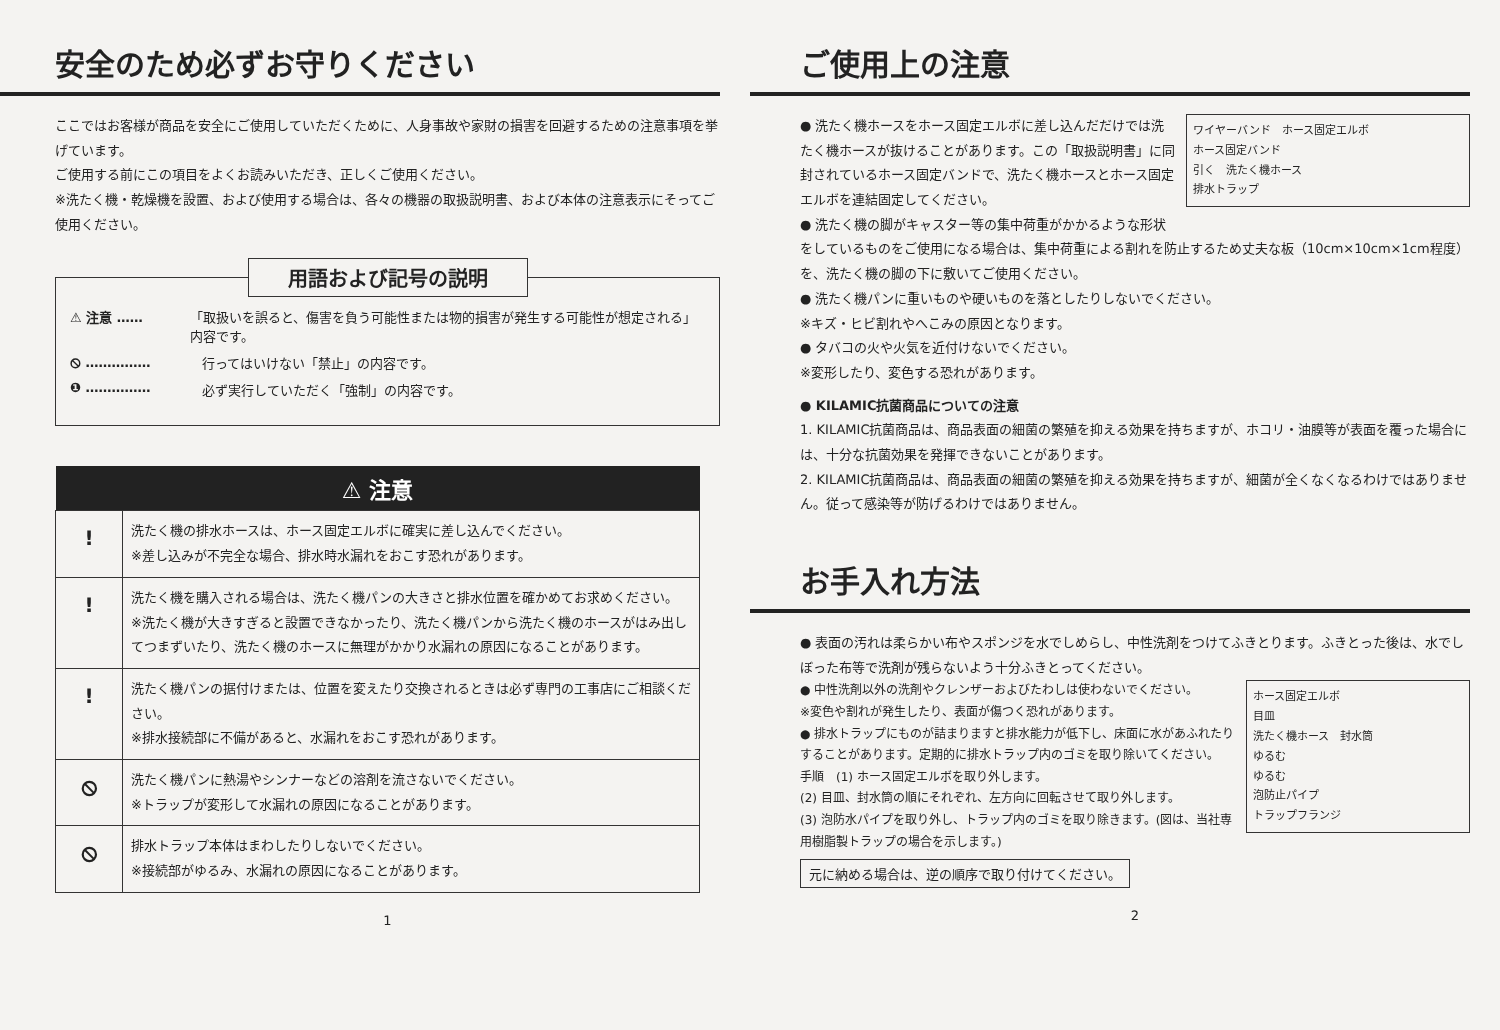安全のため必ずお守りください
ここではお客様が商品を安全にご使用していただくために、人身事故や家財の損害を回避するための注意事項を挙げています。
ご使用する前にこの項目をよくお読みいただき、正しくご使用ください。
※洗たく機・乾燥機を設置、および使用する場合は、各々の機器の取扱説明書、および本体の注意表示にそってご使用ください。
用語および記号の説明
⚠ 注意 …… 「取扱いを誤ると、傷害を負う可能性または物的損害が発生する可能性が想定される」内容です。
⦸ …………… 行ってはいけない「禁止」の内容です。
❶ …………… 必ず実行していただく「強制」の内容です。
| ⚠ 注意 | |
| --- | --- |
| ! | 洗たく機の排水ホースは、ホース固定エルボに確実に差し込んでください。 ※差し込みが不完全な場合、排水時水漏れをおこす恐れがあります。 |
| ! | 洗たく機を購入される場合は、洗たく機パンの大きさと排水位置を確かめてお求めください。 ※洗たく機が大きすぎると設置できなかったり、洗たく機パンから洗たく機のホースがはみ出してつまずいたり、洗たく機のホースに無理がかかり水漏れの原因になることがあります。 |
| ! | 洗たく機パンの据付けまたは、位置を変えたり交換されるときは必ず専門の工事店にご相談ください。 ※排水接続部に不備があると、水漏れをおこす恐れがあります。 |
| ⦸ | 洗たく機パンに熱湯やシンナーなどの溶剤を流さないでください。 ※トラップが変形して水漏れの原因になることがあります。 |
| ⦸ | 排水トラップ本体はまわしたりしないでください。 ※接続部がゆるみ、水漏れの原因になることがあります。 |
1
ご使用上の注意
ワイヤーバンド　ホース固定エルボ
ホース固定バンド
引く　洗たく機ホース
排水トラップ
● 洗たく機ホースをホース固定エルボに差し込んだだけでは洗たく機ホースが抜けることがあります。この「取扱説明書」に同封されているホース固定バンドで、洗たく機ホースとホース固定エルボを連結固定してください。
● 洗たく機の脚がキャスター等の集中荷重がかかるような形状をしているものをご使用になる場合は、集中荷重による割れを防止するため丈夫な板（10cm×10cm×1cm程度）を、洗たく機の脚の下に敷いてご使用ください。
● 洗たく機パンに重いものや硬いものを落としたりしないでください。
※キズ・ヒビ割れやへこみの原因となります。
● タバコの火や火気を近付けないでください。
※変形したり、変色する恐れがあります。
● KILAMIC抗菌商品についての注意
1. KILAMIC抗菌商品は、商品表面の細菌の繁殖を抑える効果を持ちますが、ホコリ・油膜等が表面を覆った場合には、十分な抗菌効果を発揮できないことがあります。
2. KILAMIC抗菌商品は、商品表面の細菌の繁殖を抑える効果を持ちますが、細菌が全くなくなるわけではありません。従って感染等が防げるわけではありません。
お手入れ方法
● 表面の汚れは柔らかい布やスポンジを水でしめらし、中性洗剤をつけてふきとります。ふきとった後は、水でしぼった布等で洗剤が残らないよう十分ふきとってください。
ホース固定エルボ
目皿
洗たく機ホース　封水筒
ゆるむ
ゆるむ
泡防止パイプ
トラップフランジ
● 中性洗剤以外の洗剤やクレンザーおよびたわしは使わないでください。
※変色や割れが発生したり、表面が傷つく恐れがあります。
● 排水トラップにものが詰まりますと排水能力が低下し、床面に水があふれたりすることがあります。定期的に排水トラップ内のゴミを取り除いてください。
手順　(1) ホース固定エルボを取り外します。
(2) 目皿、封水筒の順にそれぞれ、左方向に回転させて取り外します。
(3) 泡防水パイプを取り外し、トラップ内のゴミを取り除きます。(図は、当社専用樹脂製トラップの場合を示します。)
元に納める場合は、逆の順序で取り付けてください。
2